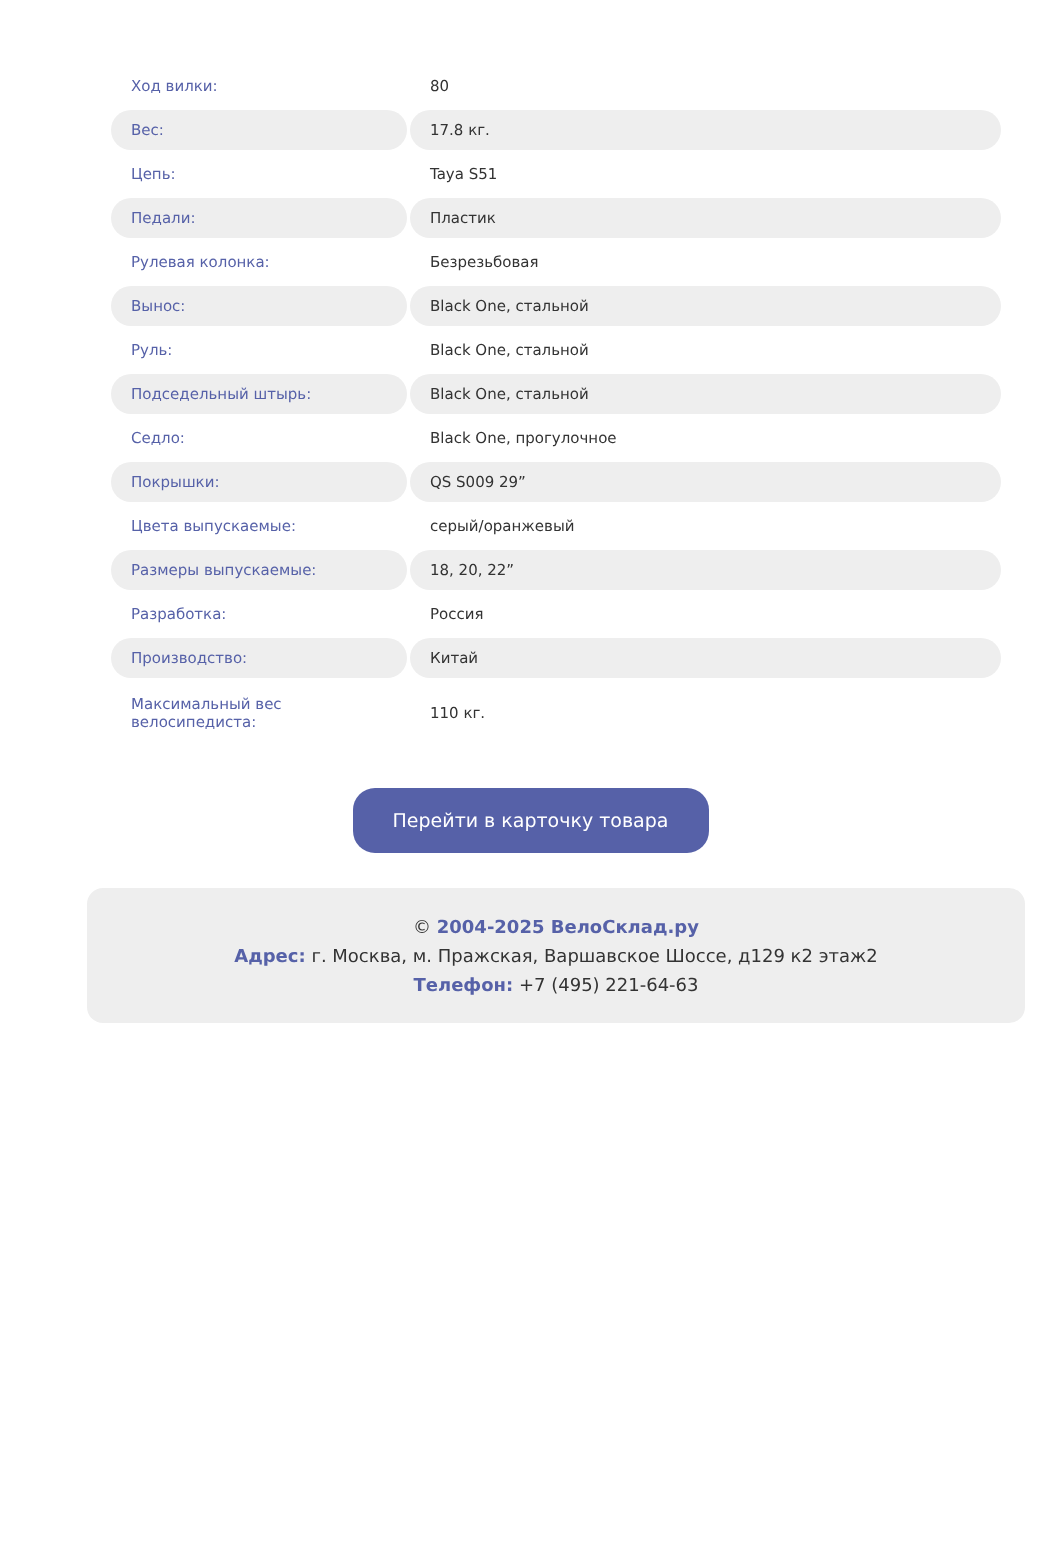| Ход вилки: | 80 |
| Вес: | 17.8 кг. |
| Цепь: | Taya S51 |
| Педали: | Пластик |
| Рулевая колонка: | Безрезьбовая |
| Вынос: | Black One, стальной |
| Руль: | Black One, стальной |
| Подседельный штырь: | Black One, стальной |
| Седло: | Black One, прогулочное |
| Покрышки: | QS S009 29” |
| Цвета выпускаемые: | серый/оранжевый |
| Размеры выпускаемые: | 18, 20, 22” |
| Разработка: | Россия |
| Производство: | Китай |
| Максимальный вес велосипедиста: | 110 кг. |
Перейти в карточку товара
© 2004-2025 ВелоСклад.ру
Адрес: г. Москва, м. Пражская, Варшавское Шоссе, д129 к2 этаж2
Телефон: +7 (495) 221-64-63